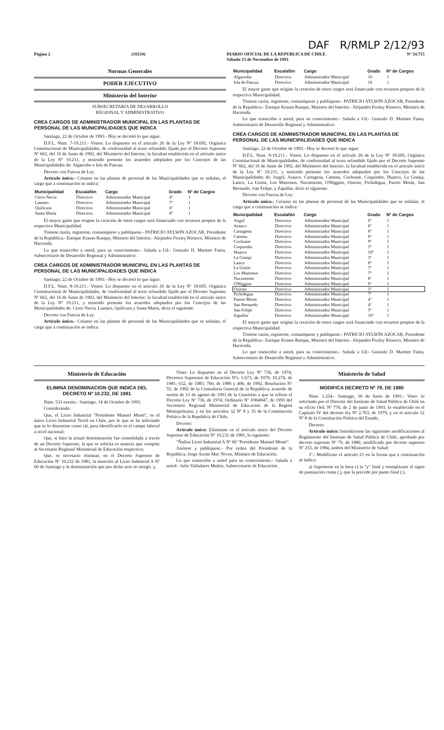DAF R/RMLP 2/12/93
Página 2 (10234) DIARIO OFICIAL DE LA REPUBLICA DE CHILE
Sábado 13 de Noviembre de 1993 Nº 34.715
Normas Generales
PODER EJECUTIVO
Ministerio del Interior
SUBSECRETARIA DE DESARROLLO
REGIONAL Y ADMINISTRATIVO
CREA CARGOS DE ADMINISTRADOR MUNICIPAL EN LAS PLANTAS DE PERSONAL DE LAS MUNICIPALIDADES QUE INDICA
Santiago, 22 de Octubre de 1993.- Hoy se decretó lo que sigue:
D.F.L. Núm. 7-19.211.- Vistos: Lo dispuesto en el artículo 26 de la Ley Nº 18.695, Orgánica Constitucional de Municipalidades, de conformidad al texto refundido fijado por el Decreto Supremo Nº 662, del 16 de Junio de 1992, del Ministerio del Interior; la facultad establecida en el artículo único de la Ley Nº 19.211, y teniendo presente los acuerdos adoptados por los Concejos de las Municipalidades de: Algarrobo e Isla de Pascua.
Decreto con Fuerza de Ley:
Artículo único.- Créanse en las plantas de personal de las Municipalidades que se señalan, el cargo que a continuación se indica:
| Municipalidad | Escalafón | Cargo | Grado | Nº de Cargos |
| --- | --- | --- | --- | --- |
| Cerro Navia | Directivo | Administrador Municipal | 4º | 1 |
| Lautaro | Directivo | Administrador Municipal | 7º | 1 |
| Quilicura | Directivo | Administrador Municipal | 6º | 1 |
| Santa María | Directivo | Administrador Municipal | 8º | 1 |
El mayor gasto que origine la creación de estos cargos será financiado con recursos propios de la respectiva Municipalidad.
Tómese razón, regístrese, comuníquese y publíquese.- PATRICIO AYLWIN AZOCAR, Presidente de la República.- Enrique Krauss Rusque, Ministro del Interior.- Alejandro Foxley Rioseco, Ministro de Hacienda.
Lo que transcribo a usted, para su conocimiento.- Saluda a Ud.- Gonzalo D. Martner Fanta, Subsecretario de Desarrollo Regional y Administrativo.
CREA CARGOS DE ADMINISTRADOR MUNICIPAL EN LAS PLANTAS DE PERSONAL DE LAS MUNICIPALIDADES QUE INDICA
Santiago, 22 de Octubre de 1993.- Hoy se decretó lo que sigue:
D.F.L. Núm. 8-19.211.- Vistos: Lo dispuesto en el artículo 26 de la Ley Nº 18.695, Orgánica Constitucional de Municipalidades, de conformidad al texto refundido fijado por el Decreto Supremo Nº 662, del 16 de Junio de 1992, del Ministerio del Interior; la facultad establecida en el artículo único de la Ley Nº 19.211, y teniendo presente los acuerdos adoptados por los Concejos de las Municipalidades de: Cerro Navia, Lautaro, Quilicura y Santa María, dicto el siguiente:
Decreto con Fuerza de Ley:
Artículo único.- Créanse en las plantas de personal de las Municipalidades que se señalan, el cargo que a continuación se indica:
| Municipalidad | Escalafón | Cargo | Grado | Nº de Cargos |
| --- | --- | --- | --- | --- |
| Algarrobo | Directivo | Administrador Municipal | 10 | 1 |
| Isla de Pascua | Directivo | Administrador Municipal | 10 | 1 |
El mayor gasto que origine la creación de estos cargos será financiado con recursos propios de la respectiva Municipalidad.
Tómese razón, regístrese, comuníquese y publíquese.- PATRICIO AYLWIN AZOCAR, Presidente de la República.- Enrique Krauss Rusque, Ministro del Interior.- Alejandro Foxley Rioseco, Ministro de Hacienda.
Lo que transcribo a usted, para su conocimiento.- Saluda a Ud.- Gonzalo D. Martner Fanta, Subsecretario de Desarrollo Regional y Administrativo.
CREA CARGOS DE ADMINISTRADOR MUNICIPAL EN LAS PLANTAS DE PERSONAL DE LAS MUNICIPALIDADES QUE INDICA
Santiago, 22 de Octubre de 1993.- Hoy se decretó lo que sigue:
D.F.L. Núm. 9-19.211.- Vistos: Lo dispuesto en el artículo 26 de la Ley Nº 18.695, Orgánica Constitucional de Municipalidades, de conformidad al texto refundido fijado por el Decreto Supremo Nº 662, del 16 de Junio de 1992, del Ministerio del Interior; la facultad establecida en el artículo único de la Ley Nº 19.211, y teniendo presente los acuerdos adoptados por los Concejos de las Municipalidades de: Angol, Arauco, Cartagena, Catemu, Cochrane, Coquimbo, Huasco, La Granja, Lanco, La Unión, Los Muermos, Nacimiento, O'Higgins, Osorno, Pichidegua, Puerto Montt, San Bernardo, San Felipe, y Zapallar, dicto el siguiente:
Decreto con Fuerza de Ley:
Artículo único.- Créanse en las plantas de personal de las Municipalidades que se señalan, el cargo que a continuación se indica:
| Municipalidad | Escalafón | Cargo | Grado | Nº de Cargos |
| --- | --- | --- | --- | --- |
| Angol | Directivo | Administrador Municipal | 6º | 1 |
| Arauco | Directivo | Administrador Municipal | 8º | 1 |
| Cartagena | Directivo | Administrador Municipal | 8º | 1 |
| Catemu | Directivo | Administrador Municipal | 9º | 1 |
| Cochrane | Directivo | Administrador Municipal | 9º | 1 |
| Coquimbo | Directivo | Administrador Municipal | 5º | 1 |
| Huasco | Directivo | Administrador Municipal | 10º | 1 |
| La Granja | Directivo | Administrador Municipal | 3º | 1 |
| Lanco | Directivo | Administrador Municipal | 8º | 1 |
| La Unión | Directivo | Administrador Municipal | 7º | 1 |
| Los Muermos | Directivo | Administrador Municipal | 7º | 1 |
| Nacimiento | Directivo | Administrador Municipal | 8º | 1 |
| O'Higgins | Directivo | Administrador Municipal | 9º | 1 |
| Osorno | Directivo | Administrador Municipal | 5º | 1 |
| Pichidegua | Directivo | Administrador Municipal | 7º | 1 |
| Puerto Montt | Directivo | Administrador Municipal | 4º | 1 |
| San Bernardo | Directivo | Administrador Municipal | 4º | 1 |
| San Felipe | Directivo | Administrador Municipal | 5º | 1 |
| Zapallar | Directivo | Administrador Municipal | 10º | 1 |
El mayor gasto que origine la creación de estos cargos será financiado con recursos propios de la respectiva Municipalidad.
Tómese razón, regístrese, comuníquese y publíquese.- PATRICIO AYLWIN AZOCAR, Presidente de la República.- Enrique Krauss Rusque, Ministro del Interior.- Alejandro Foxley Rioseco, Ministro de Hacienda.
Lo que transcribo a usted, para su conocimiento.- Saluda a Ud.- Gonzalo D. Martner Fanta, Subsecretario de Desarrollo Regional y Administrativo.
Ministerio de Educación
ELIMINA DENOMINACION QUE INDICA DEL DECRETO Nº 10.232, DE 1981
Núm. 533 exento.- Santiago, 14 de Octubre de 1993.
Considerando:
Que, el Liceo Industrial "Presidente Manuel Montt", es el único Liceo Industrial Textil en Chile, por lo que se ha solicitado que se lo denomine como tal, para identificarlo en el campo laboral a nivel nacional;
Que, si bien la actual denominación fue consolidada a través de un Decreto Supremo, la que se solicita es materia que compete al Secretario Regional Ministerial de Educación respectivo;
Que, es necesario eliminar, en el Decreto Supremo de Educación Nº 10.232 de 1981, la mención al Liceo Industrial A Nº 60 de Santiago y la denominación que por dicho acto se otorgó; y,
Visto: Lo dispuesto en el Decreto Ley Nº 736, de 1974; Decretos Supremos de Educación Nºs. 1.673, de 1979; 10.274, de 1981; 632, de 1983; 760, de 1986 y 406, de 1992; Resolución Nº 55, de 1992 de la Contraloría General de la República; acuerdo de sesión de 13 de agosto de 1993 de la Comisión a que se refiere el Decreto Ley Nº 736, de 1974; Ordinario Nº J/004947, de 1993 del Secretario Regional Ministerial de Educación de la Región Metropolitana; y en los artículos 32 Nº 8 y 35 de la Constitución Política de la República de Chile,
Decreto:
Artículo único: Elimínase en el artículo único del Decreto Supremo de Educación Nº 10.232 de 1981, lo siguiente:
"Ñuñoa Liceo Industrial A Nº 60 "Presidente Manuel Montt".
Anótese y publíquese.- Por orden del Presidente de la República, Jorge Arrate Mac Niven, Ministro de Educación.
Lo que transcribo a usted para su conocimiento.- Saluda a usted.- Julio Valladares Muñoz, Subsecretario de Educación.
Ministerio de Salud
MODIFICA DECRETO Nº 79, DE 1980
Núm. 1.254.- Santiago, 30 de Junio de 1993.- Visto: lo solicitado por el Director del Instituto de Salud Pública de Chile en su oficio Ord. Nº 770, de 2 de junio de 1993; lo establecido en el Capítulo IV del decreto ley Nº 2.763, de 1979, y en el artículo 32 Nº 8 de la Constitución Política del Estado,
Decreto:
Artículo único: Introdúcense las siguientes modificaciones al Reglamento del Instituto de Salud Pública de Chile, aprobado por decreto supremo Nº 79, de 1980, modificado por decreto supremo Nº 253, de 1984, ambos del Ministerio de Salud:
1º.- Modifícase el artículo 21 en la forma que a continuación se indica:
a) Suprímese en la letra c) la "y" final y reemplázase el signo de puntuación coma (,), que la precede por punto final (.).